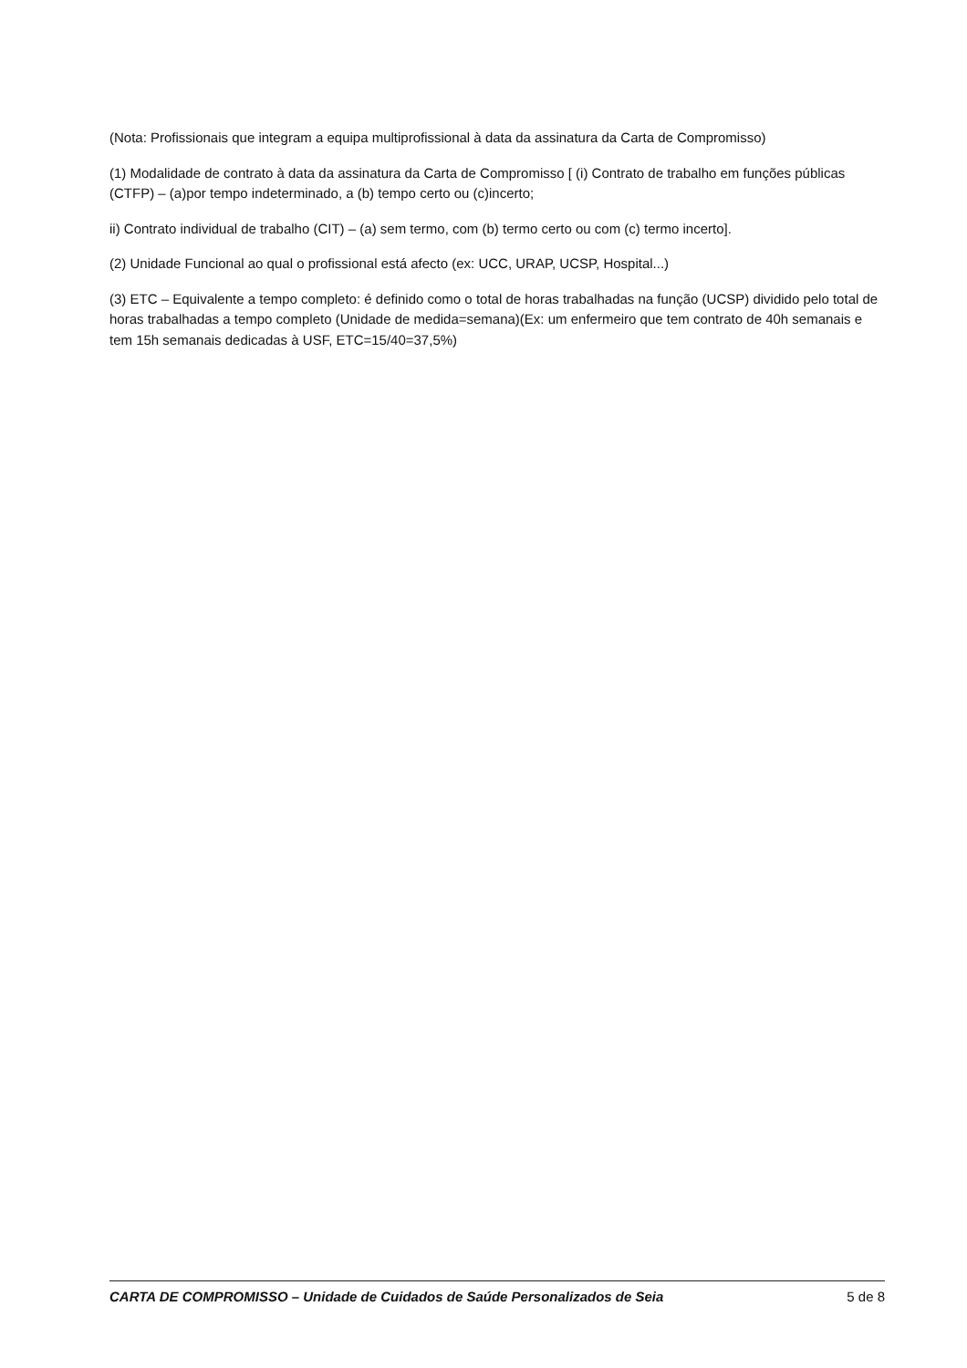(Nota: Profissionais que integram a equipa multiprofissional à data da assinatura da Carta de Compromisso)
(1) Modalidade de contrato à data da assinatura da Carta de Compromisso [ (i) Contrato de trabalho em funções públicas (CTFP) – (a)por tempo indeterminado, a (b) tempo certo ou (c)incerto;
ii) Contrato individual de trabalho (CIT) – (a) sem termo, com (b) termo certo ou com (c) termo incerto].
(2) Unidade Funcional ao qual o profissional está afecto (ex: UCC, URAP, UCSP, Hospital...)
(3) ETC – Equivalente a tempo completo: é definido como o total de horas trabalhadas na função (UCSP) dividido pelo total de horas trabalhadas a tempo completo (Unidade de medida=semana)(Ex: um enfermeiro que tem contrato de 40h semanais e tem 15h semanais dedicadas à USF, ETC=15/40=37,5%)
CARTA DE COMPROMISSO – Unidade de Cuidados de Saúde Personalizados de Seia 5 de 8